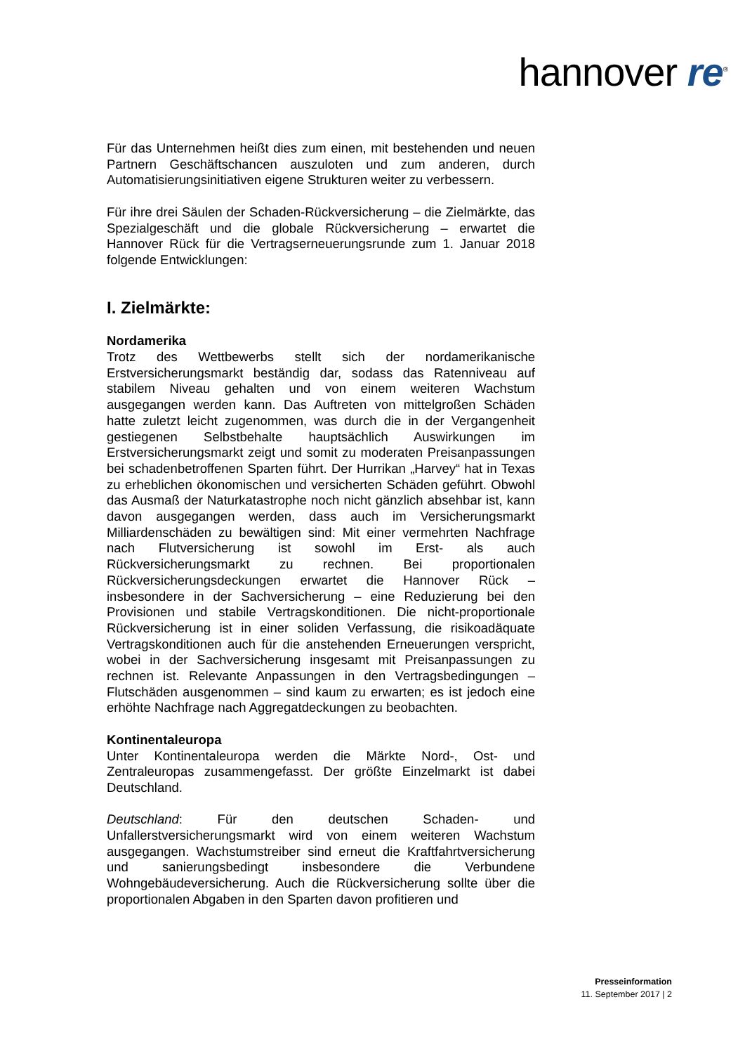hannover re<sup>®</sup>
Für das Unternehmen heißt dies zum einen, mit bestehenden und neuen Partnern Geschäftschancen auszuloten und zum anderen, durch Automatisierungsinitiativen eigene Strukturen weiter zu verbessern.
Für ihre drei Säulen der Schaden-Rückversicherung – die Zielmärkte, das Spezialgeschäft und die globale Rückversicherung – erwartet die Hannover Rück für die Vertragserneuerungsrunde zum 1. Januar 2018 folgende Entwicklungen:
I. Zielmärkte:
Nordamerika
Trotz des Wettbewerbs stellt sich der nordamerikanische Erstversicherungsmarkt beständig dar, sodass das Ratenniveau auf stabilem Niveau gehalten und von einem weiteren Wachstum ausgegangen werden kann. Das Auftreten von mittelgroßen Schäden hatte zuletzt leicht zugenommen, was durch die in der Vergangenheit gestiegenen Selbstbehalte hauptsächlich Auswirkungen im Erstversicherungsmarkt zeigt und somit zu moderaten Preisanpassungen bei schadenbetroffenen Sparten führt. Der Hurrikan „Harvey“ hat in Texas zu erheblichen ökonomischen und versicherten Schäden geführt. Obwohl das Ausmaß der Naturkatastrophe noch nicht gänzlich absehbar ist, kann davon ausgegangen werden, dass auch im Versicherungsmarkt Milliardenschäden zu bewältigen sind: Mit einer vermehrten Nachfrage nach Flutversicherung ist sowohl im Erst- als auch Rückversicherungsmarkt zu rechnen. Bei proportionalen Rückversicherungsdeckungen erwartet die Hannover Rück – insbesondere in der Sachversicherung – eine Reduzierung bei den Provisionen und stabile Vertragskonditionen. Die nicht-proportionale Rückversicherung ist in einer soliden Verfassung, die risikoadäquate Vertragskonditionen auch für die anstehenden Erneuerungen verspricht, wobei in der Sachversicherung insgesamt mit Preisanpassungen zu rechnen ist. Relevante Anpassungen in den Vertragsbedingungen – Flutschäden ausgenommen – sind kaum zu erwarten; es ist jedoch eine erhöhte Nachfrage nach Aggregatdeckungen zu beobachten.
Kontinentaleuropa
Unter Kontinentaleuropa werden die Märkte Nord-, Ost- und Zentraleuropas zusammengefasst. Der größte Einzelmarkt ist dabei Deutschland.
Deutschland: Für den deutschen Schaden- und Unfallerstversicherungsmarkt wird von einem weiteren Wachstum ausgegangen. Wachstumstreiber sind erneut die Kraftfahrtversicherung und sanierungsbedingt insbesondere die Verbundene Wohngebäudeversicherung. Auch die Rückversicherung sollte über die proportionalen Abgaben in den Sparten davon profitieren und
Presseinformation
11. September 2017 | 2